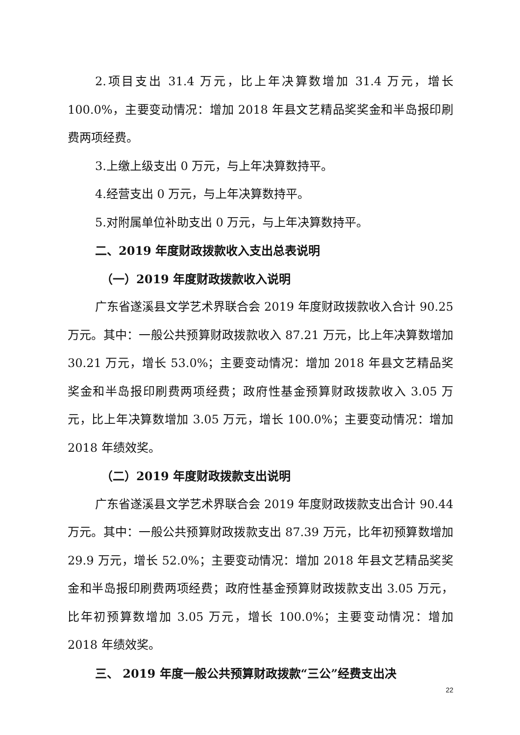2.项目支出 31.4 万元，比上年决算数增加 31.4 万元，增长 100.0%，主要变动情况：增加 2018 年县文艺精品奖奖金和半岛报印刷费两项经费。
3.上缴上级支出 0 万元，与上年决算数持平。
4.经营支出 0 万元，与上年决算数持平。
5.对附属单位补助支出 0 万元，与上年决算数持平。
二、2019 年度财政拨款收入支出总表说明
（一）2019 年度财政拨款收入说明
广东省遂溪县文学艺术界联合会 2019 年度财政拨款收入合计 90.25 万元。其中：一般公共预算财政拨款收入 87.21 万元，比上年决算数增加 30.21 万元，增长 53.0%；主要变动情况：增加 2018 年县文艺精品奖奖金和半岛报印刷费两项经费；政府性基金预算财政拨款收入 3.05 万元，比上年决算数增加 3.05 万元，增长 100.0%；主要变动情况：增加 2018 年绩效奖。
（二）2019 年度财政拨款支出说明
广东省遂溪县文学艺术界联合会 2019 年度财政拨款支出合计 90.44 万元。其中：一般公共预算财政拨款支出 87.39 万元，比年初预算数增加 29.9 万元，增长 52.0%；主要变动情况：增加 2018 年县文艺精品奖奖金和半岛报印刷费两项经费；政府性基金预算财政拨款支出 3.05 万元，比年初预算数增加 3.05 万元，增长 100.0%；主要变动情况：增加 2018 年绩效奖。
三、 2019 年度一般公共预算财政拨款“三公”经费支出决
22